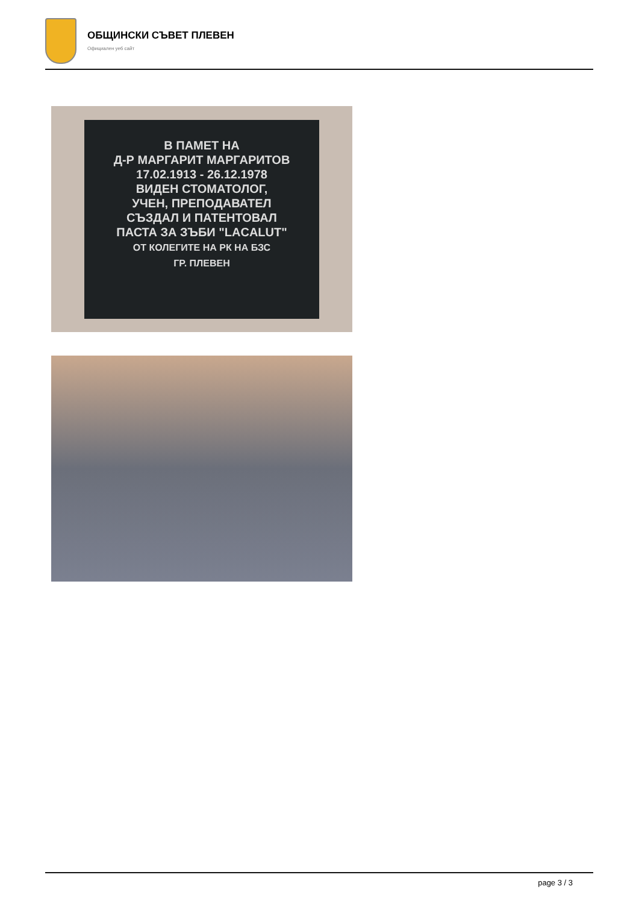ОБЩИНСКИ СЪВЕТ ПЛЕВЕН
Официален уеб сайт
В ПАМЕТ НА
Д-Р МАРГАРИТ МАРГАРИТОВ
17.02.1913 - 26.12.1978
ВИДЕН СТОМАТОЛОГ,
УЧЕН, ПРЕПОДАВАТЕЛ
СЪЗДАЛ И ПАТЕНТОВАЛ
ПАСТА ЗА ЗЪБИ "LACALUT"
ОТ КОЛЕГИТЕ НА РК НА БЗС
ГР. ПЛЕВЕН
page 3 / 3